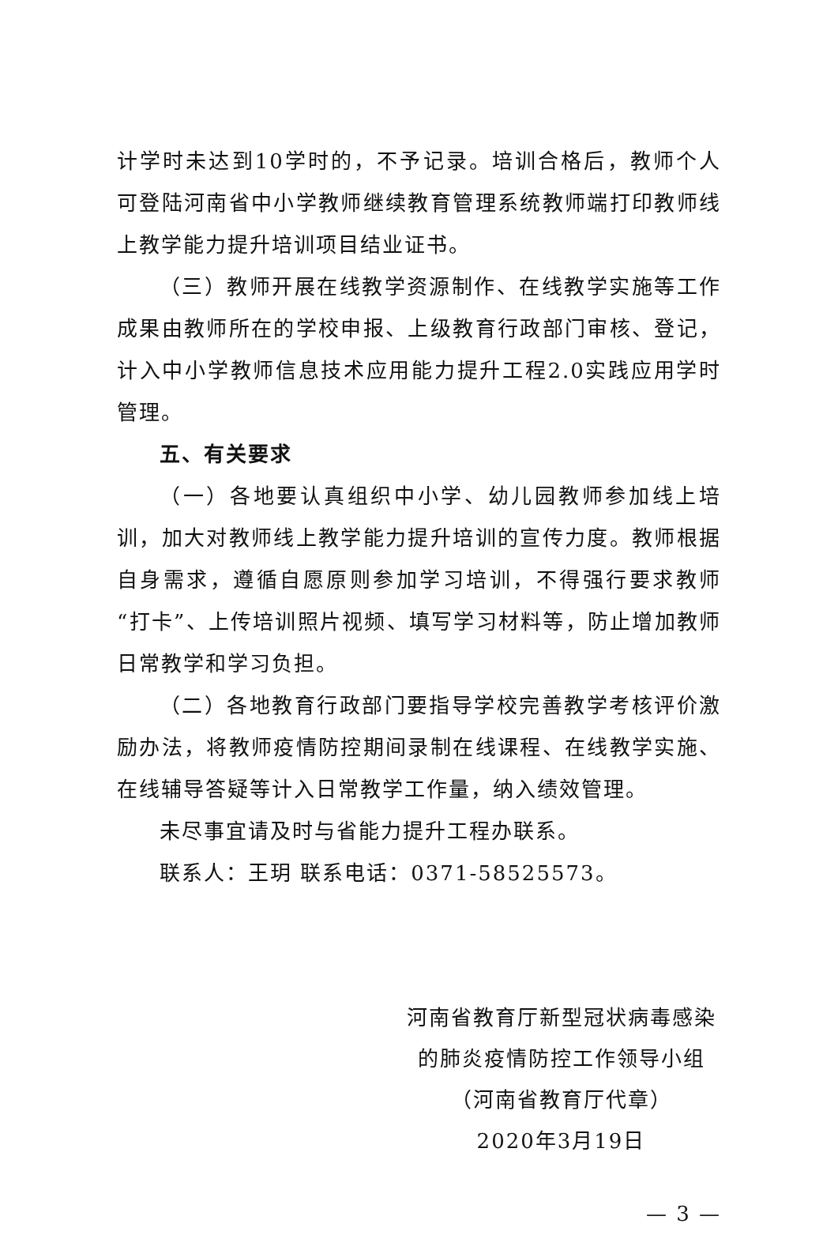计学时未达到10学时的，不予记录。培训合格后，教师个人可登陆河南省中小学教师继续教育管理系统教师端打印教师线上教学能力提升培训项目结业证书。
（三）教师开展在线教学资源制作、在线教学实施等工作成果由教师所在的学校申报、上级教育行政部门审核、登记，计入中小学教师信息技术应用能力提升工程2.0实践应用学时管理。
五、有关要求
（一）各地要认真组织中小学、幼儿园教师参加线上培训，加大对教师线上教学能力提升培训的宣传力度。教师根据自身需求，遵循自愿原则参加学习培训，不得强行要求教师“打卡”、上传培训照片视频、填写学习材料等，防止增加教师日常教学和学习负担。
（二）各地教育行政部门要指导学校完善教学考核评价激励办法，将教师疫情防控期间录制在线课程、在线教学实施、在线辅导答疑等计入日常教学工作量，纳入绩效管理。
未尽事宜请及时与省能力提升工程办联系。
联系人：王玥 联系电话：0371-58525573。
河南省教育厅新型冠状病毒感染
的肺炎疫情防控工作领导小组
（河南省教育厅代章）
2020年3月19日
— 3 —